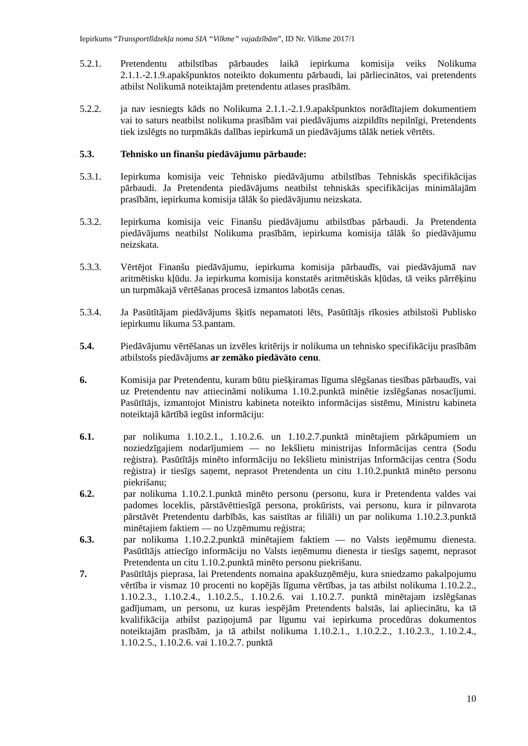Iepirkums “Transportlīdzekļa noma SIA “Vilkme” vajadzībām”, ID Nr. Vilkme 2017/1
5.2.1. Pretendentu atbilstības pārbaudes laikā iepirkuma komisija veiks Nolikuma 2.1.1.-2.1.9.apakšpunktos noteikto dokumentu pārbaudi, lai pārliecinātos, vai pretendents atbilst Nolikumā noteiktajām pretendentu atlases prasībām.
5.2.2. ja nav iesniegts kāds no Nolikuma 2.1.1.-2.1.9.apakšpunktos norādītajiem dokumentiem vai to saturs neatbilst nolikuma prasībām vai piedāvājums aizpildīts nepilnīgi, Pretendents tiek izslēgts no turpmākās dalības iepirkumā un piedāvājums tālāk netiek vērtēts.
5.3. Tehnisko un finanšu piedāvājumu pārbaude:
5.3.1. Iepirkuma komisija veic Tehnisko piedāvājumu atbilstības Tehniskās specifikācijas pārbaudi. Ja Pretendenta piedāvājums neatbilst tehniskās specifikācijas minimālajām prasībām, iepirkuma komisija tālāk šo piedāvājumu neizskata.
5.3.2. Iepirkuma komisija veic Finanšu piedāvājumu atbilstības pārbaudi. Ja Pretendenta piedāvājums neatbilst Nolikuma prasībām, iepirkuma komisija tālāk šo piedāvājumu neizskata.
5.3.3. Vērtējot Finanšu piedāvājumu, iepirkuma komisija pārbaudīs, vai piedāvājumā nav aritmētisku kļūdu. Ja iepirkuma komisija konstatēs aritmētiskās kļūdas, tā veiks pārrēķinu un turpmākajā vērtēšanas procesā izmantos labotās cenas.
5.3.4. Ja Pasūtītājam piedāvājums šķitīs nepamatoti lēts, Pasūtītājs rīkosies atbilstoši Publisko iepirkumu likuma 53.pantam.
5.4. Piedāvājumu vērtēšanas un izvēles kritērijs ir nolikuma un tehnisko specifikāciju prasībām atbilstošs piedāvājums ar zemāko piedāvāto cenu.
6. Komisija par Pretendentu, kuram būtu piešķiramas līguma slēgšanas tiesības pārbaudīs, vai uz Pretendentu nav attiecināmi nolikuma 1.10.2.punktā minētie izslēgšanas nosacījumi. Pasūtītājs, izmantojot Ministru kabineta noteikto informācijas sistēmu, Ministru kabineta noteiktajā kārtībā iegūst informāciju:
6.1. par nolikuma 1.10.2.1., 1.10.2.6. un 1.10.2.7.punktā minētajiem pārkāpumiem un noziedzīgajiem nodarījumiem — no Iekšlietu ministrijas Informācijas centra (Sodu reģistra). Pasūtītājs minēto informāciju no Iekšlietu ministrijas Informācijas centra (Sodu reģistra) ir tiesīgs saņemt, neprasot Pretendenta un citu 1.10.2.punktā minēto personu piekrišanu;
6.2. par nolikuma 1.10.2.1.punktā minēto personu (personu, kura ir Pretendenta valdes vai padomes loceklis, pārstāvēttiesīgā persona, prokūrists, vai personu, kura ir pilnvarota pārstāvēt Pretendentu darbībās, kas saistītas ar filiāli) un par nolikuma 1.10.2.3.punktā minētajiem faktiem — no Uzņēmumu reģistra;
6.3. par nolikuma 1.10.2.2.punktā minētajiem faktiem — no Valsts ieņēmumu dienesta. Pasūtītājs attiecīgo informāciju no Valsts ieņēmumu dienesta ir tiesīgs saņemt, neprasot Pretendenta un citu 1.10.2.punktā minēto personu piekrišanu.
7. Pasūtītājs pieprasa, lai Pretendents nomaina apakšuzņēmēju, kura sniedzamo pakalpojumu vērtība ir vismaz 10 procenti no kopējās līguma vērtības, ja tas atbilst nolikuma 1.10.2.2., 1.10.2.3., 1.10.2.4., 1.10.2.5., 1.10.2.6. vai 1.10.2.7. punktā minētajam izslēgšanas gadījumam, un personu, uz kuras iespējām Pretendents balstās, lai apliecinātu, ka tā kvalifikācija atbilst paziņojumā par līgumu vai iepirkuma procedūras dokumentos noteiktajām prasībām, ja tā atbilst nolikuma 1.10.2.1., 1.10.2.2., 1.10.2.3., 1.10.2.4., 1.10.2.5., 1.10.2.6. vai 1.10.2.7. punktā
10